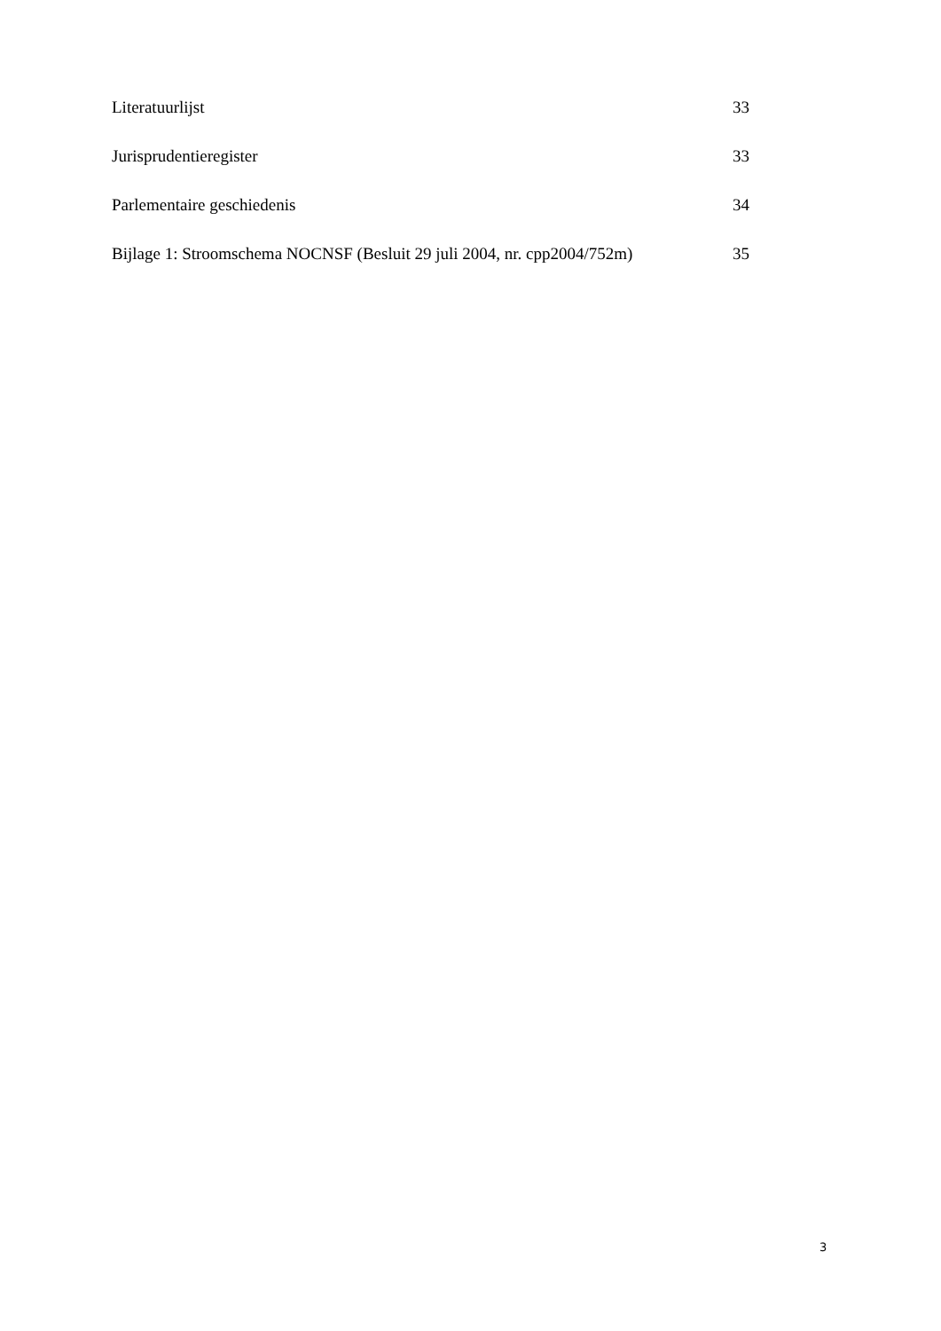Literatuurlijst 33
Jurisprudentieregister 33
Parlementaire geschiedenis 34
Bijlage 1: Stroomschema NOCNSF (Besluit 29 juli 2004, nr. cpp2004/752m) 35
3